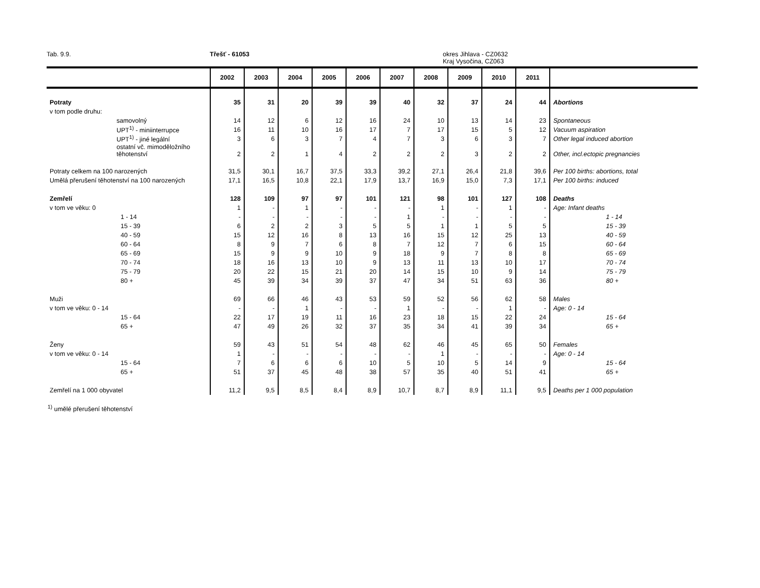Tab. 9.9. Třešť - 61053 okres Jihlava - CZ0632
Kraj Vysočina, CZ063
| | 2002 | 2003 | 2004 | 2005 | 2006 | 2007 | 2008 | 2009 | 2010 | 2011 | |
| --- | --- | --- | --- | --- | --- | --- | --- | --- | --- | --- | --- |
| Potraty | 35 | 31 | 20 | 39 | 39 | 40 | 32 | 37 | 24 | 44 | Abortions |
| v tom podle druhu: | | | | | | | | | | | |
| samovolný | 14 | 12 | 6 | 12 | 16 | 24 | 10 | 13 | 14 | 23 | Spontaneous |
| UPT<sup>1)</sup> - miniinterrupce | 16 | 11 | 10 | 16 | 17 | 7 | 17 | 15 | 5 | 12 | Vacuum aspiration |
| UPT<sup>1)</sup> - jiné legální | 3 | 6 | 3 | 7 | 4 | 7 | 3 | 6 | 3 | 7 | Other legal induced abortion |
| ostatní vč. mimoděložního těhotenství | 2 | 2 | 1 | 4 | 2 | 2 | 2 | 3 | 2 | 2 | Other, incl.ectopic pregnancies |
| Potraty celkem na 100 narozených | 31,5 | 30,1 | 16,7 | 37,5 | 33,3 | 39,2 | 27,1 | 26,4 | 21,8 | 39,6 | Per 100 births: abortions, total |
| Umělá přerušení těhotenství na 100 narozených | 17,1 | 16,5 | 10,8 | 22,1 | 17,9 | 13,7 | 16,9 | 15,0 | 7,3 | 17,1 | Per 100 births: induced |
| Zemřelí | 128 | 109 | 97 | 97 | 101 | 121 | 98 | 101 | 127 | 108 | Deaths |
| v tom ve věku: 0 | 1 | - | 1 | - | - | - | 1 | - | 1 | - | Age: Infant deaths |
| 1 - 14 | - | - | - | - | - | 1 | - | - | - | - | 1 - 14 |
| 15 - 39 | 6 | 2 | 2 | 3 | 5 | 5 | 1 | 1 | 5 | 5 | 15 - 39 |
| 40 - 59 | 15 | 12 | 16 | 8 | 13 | 16 | 15 | 12 | 25 | 13 | 40 - 59 |
| 60 - 64 | 8 | 9 | 7 | 6 | 8 | 7 | 12 | 7 | 6 | 15 | 60 - 64 |
| 65 - 69 | 15 | 9 | 9 | 10 | 9 | 18 | 9 | 7 | 8 | 8 | 65 - 69 |
| 70 - 74 | 18 | 16 | 13 | 10 | 9 | 13 | 11 | 13 | 10 | 17 | 70 - 74 |
| 75 - 79 | 20 | 22 | 15 | 21 | 20 | 14 | 15 | 10 | 9 | 14 | 75 - 79 |
| 80 + | 45 | 39 | 34 | 39 | 37 | 47 | 34 | 51 | 63 | 36 | 80 + |
| Muži | 69 | 66 | 46 | 43 | 53 | 59 | 52 | 56 | 62 | 58 | Males |
| v tom ve věku: 0 - 14 | - | - | 1 | - | - | 1 | - | - | 1 | - | Age: 0 - 14 |
| 15 - 64 | 22 | 17 | 19 | 11 | 16 | 23 | 18 | 15 | 22 | 24 | 15 - 64 |
| 65 + | 47 | 49 | 26 | 32 | 37 | 35 | 34 | 41 | 39 | 34 | 65 + |
| Ženy | 59 | 43 | 51 | 54 | 48 | 62 | 46 | 45 | 65 | 50 | Females |
| v tom ve věku: 0 - 14 | 1 | - | - | - | - | - | 1 | - | - | - | Age: 0 - 14 |
| 15 - 64 | 7 | 6 | 6 | 6 | 10 | 5 | 10 | 5 | 14 | 9 | 15 - 64 |
| 65 + | 51 | 37 | 45 | 48 | 38 | 57 | 35 | 40 | 51 | 41 | 65 + |
| Zemřelí na 1 000 obyvatel | 11,2 | 9,5 | 8,5 | 8,4 | 8,9 | 10,7 | 8,7 | 8,9 | 11,1 | 9,5 | Deaths per 1 000 population |
<sup>1)</sup> umělé přerušení těhotenství